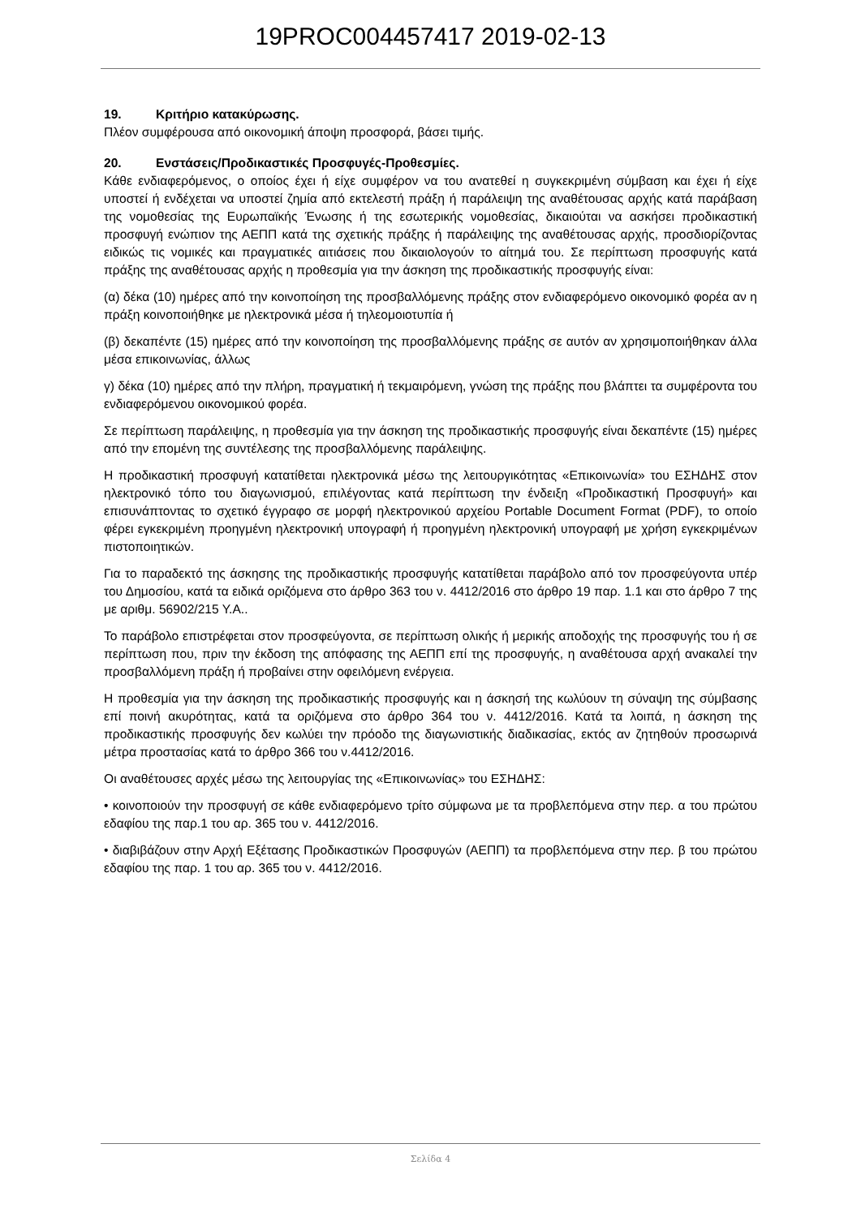19PROC004457417 2019-02-13
19. Κριτήριο κατακύρωσης.
Πλέον συμφέρουσα από οικονομική άποψη προσφορά, βάσει τιμής.
20. Ενστάσεις/Προδικαστικές Προσφυγές-Προθεσμίες.
Κάθε ενδιαφερόμενος, ο οποίος έχει ή είχε συμφέρον να του ανατεθεί η συγκεκριμένη σύμβαση και έχει ή είχε υποστεί ή ενδέχεται να υποστεί ζημία από εκτελεστή πράξη ή παράλειψη της αναθέτουσας αρχής κατά παράβαση της νομοθεσίας της Ευρωπαϊκής Ένωσης ή της εσωτερικής νομοθεσίας, δικαιούται να ασκήσει προδικαστική προσφυγή ενώπιον της ΑΕΠΠ κατά της σχετικής πράξης ή παράλειψης της αναθέτουσας αρχής, προσδιορίζοντας ειδικώς τις νομικές και πραγματικές αιτιάσεις που δικαιολογούν το αίτημά του. Σε περίπτωση προσφυγής κατά πράξης της αναθέτουσας αρχής η προθεσμία για την άσκηση της προδικαστικής προσφυγής είναι:
(α) δέκα (10) ημέρες από την κοινοποίηση της προσβαλλόμενης πράξης στον ενδιαφερόμενο οικονομικό φορέα αν η πράξη κοινοποιήθηκε με ηλεκτρονικά μέσα ή τηλεομοιοτυπία ή
(β) δεκαπέντε (15) ημέρες από την κοινοποίηση της προσβαλλόμενης πράξης σε αυτόν αν χρησιμοποιήθηκαν άλλα μέσα επικοινωνίας, άλλως
γ) δέκα (10) ημέρες από την πλήρη, πραγματική ή τεκμαιρόμενη, γνώση της πράξης που βλάπτει τα συμφέροντα του ενδιαφερόμενου οικονομικού φορέα.
Σε περίπτωση παράλειψης, η προθεσμία για την άσκηση της προδικαστικής προσφυγής είναι δεκαπέντε (15) ημέρες από την επομένη της συντέλεσης της προσβαλλόμενης παράλειψης.
Η προδικαστική προσφυγή κατατίθεται ηλεκτρονικά μέσω της λειτουργικότητας «Επικοινωνία» του ΕΣΗΔΗΣ στον ηλεκτρονικό τόπο του διαγωνισμού, επιλέγοντας κατά περίπτωση την ένδειξη «Προδικαστική Προσφυγή» και επισυνάπτοντας το σχετικό έγγραφο σε μορφή ηλεκτρονικού αρχείου Portable Document Format (PDF), το οποίο φέρει εγκεκριμένη προηγμένη ηλεκτρονική υπογραφή ή προηγμένη ηλεκτρονική υπογραφή με χρήση εγκεκριμένων πιστοποιητικών.
Για το παραδεκτό της άσκησης της προδικαστικής προσφυγής κατατίθεται παράβολο από τον προσφεύγοντα υπέρ του Δημοσίου, κατά τα ειδικά οριζόμενα στο άρθρο 363 του ν. 4412/2016 στο άρθρο 19 παρ. 1.1 και στο άρθρο 7 της με αριθμ. 56902/215 Υ.Α..
Το παράβολο επιστρέφεται στον προσφεύγοντα, σε περίπτωση ολικής ή μερικής αποδοχής της προσφυγής του ή σε περίπτωση που, πριν την έκδοση της απόφασης της ΑΕΠΠ επί της προσφυγής, η αναθέτουσα αρχή ανακαλεί την προσβαλλόμενη πράξη ή προβαίνει στην οφειλόμενη ενέργεια.
Η προθεσμία για την άσκηση της προδικαστικής προσφυγής και η άσκησή της κωλύουν τη σύναψη της σύμβασης επί ποινή ακυρότητας, κατά τα οριζόμενα στο άρθρο 364 του ν. 4412/2016. Κατά τα λοιπά, η άσκηση της προδικαστικής προσφυγής δεν κωλύει την πρόοδο της διαγωνιστικής διαδικασίας, εκτός αν ζητηθούν προσωρινά μέτρα προστασίας κατά το άρθρο 366 του ν.4412/2016.
Οι αναθέτουσες αρχές μέσω της λειτουργίας της «Επικοινωνίας» του ΕΣΗΔΗΣ:
• κοινοποιούν την προσφυγή σε κάθε ενδιαφερόμενο τρίτο σύμφωνα με τα προβλεπόμενα στην περ. α του πρώτου εδαφίου της παρ.1 του αρ. 365 του ν. 4412/2016.
• διαβιβάζουν στην Αρχή Εξέτασης Προδικαστικών Προσφυγών (ΑΕΠΠ) τα προβλεπόμενα στην περ. β του πρώτου εδαφίου της παρ. 1 του αρ. 365 του ν. 4412/2016.
Σελίδα 4